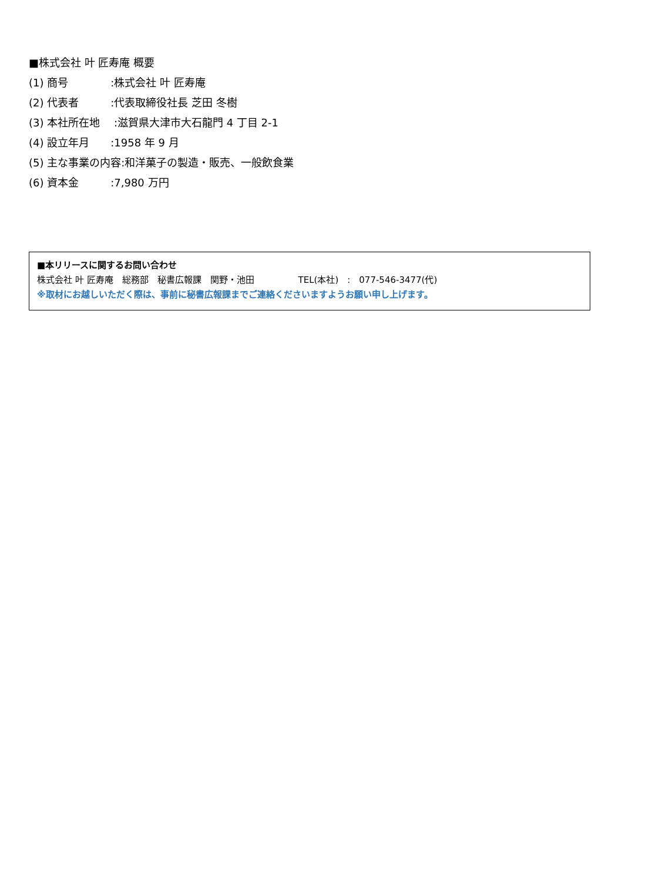■株式会社 叶 匠寿庵 概要
(1) 商号　　　　:株式会社 叶 匠寿庵
(2) 代表者　　　:代表取締役社長 芝田 冬樹
(3) 本社所在地　 :滋賀県大津市大石龍門 4 丁目 2-1
(4) 設立年月　　:1958 年 9 月
(5) 主な事業の内容:和洋菓子の製造・販売、一般飲食業
(6) 資本金　　　:7,980 万円
■本リリースに関するお問い合わせ
株式会社 叶 匠寿庵　総務部　秘書広報課　関野・池田　　　　　TEL(本社)　:　077-546-3477(代)
※取材にお越しいただく際は、事前に秘書広報課までご連絡くださいますようお願い申し上げます。